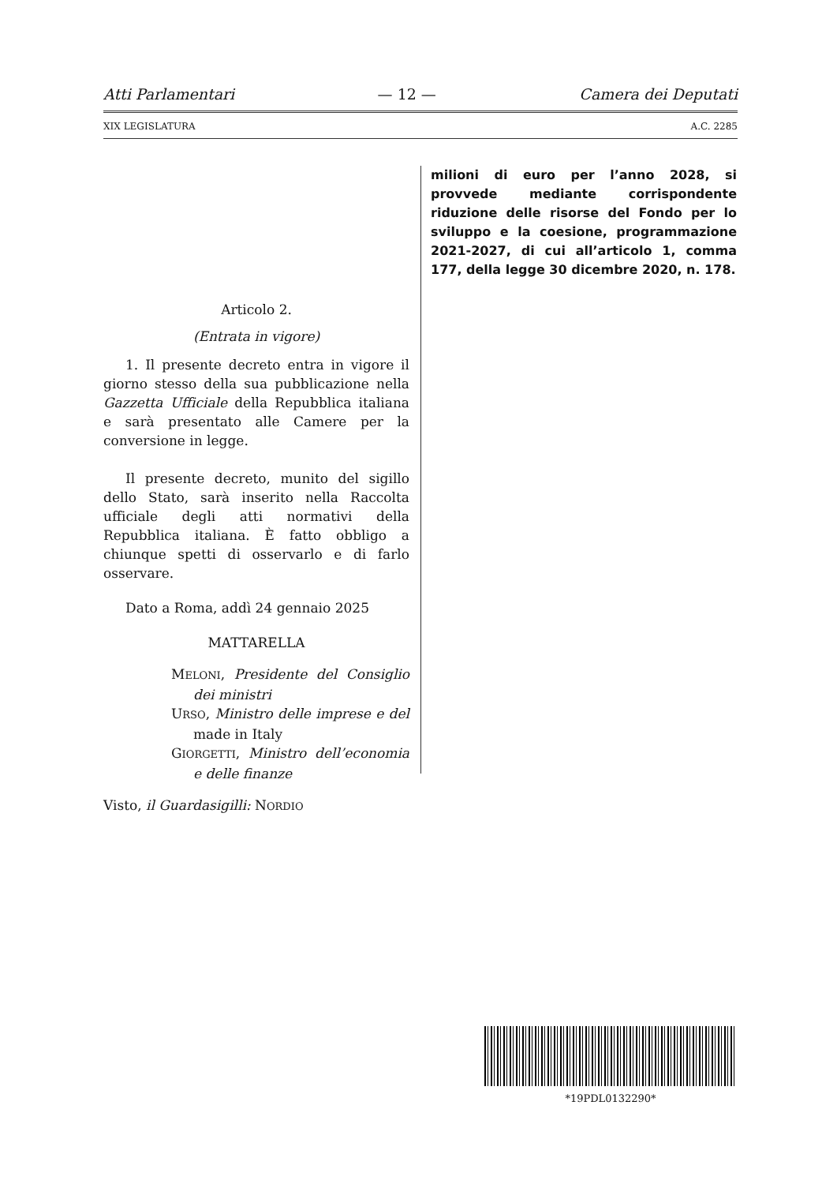Atti Parlamentari — 12 — Camera dei Deputati
XIX LEGISLATURA A.C. 2285
Articolo 2.
(Entrata in vigore)
1. Il presente decreto entra in vigore il giorno stesso della sua pubblicazione nella Gazzetta Ufficiale della Repubblica italiana e sarà presentato alle Camere per la conversione in legge.
Il presente decreto, munito del sigillo dello Stato, sarà inserito nella Raccolta ufficiale degli atti normativi della Repubblica italiana. È fatto obbligo a chiunque spetti di osservarlo e di farlo osservare.
Dato a Roma, addì 24 gennaio 2025
MATTARELLA
MELONI, Presidente del Consiglio dei ministri
URSO, Ministro delle imprese e del made in Italy
GIORGETTI, Ministro dell’economia e delle finanze
Visto, il Guardasigilli: NORDIO
milioni di euro per l’anno 2028, si provvede mediante corrispondente riduzione delle risorse del Fondo per lo sviluppo e la coesione, programmazione 2021-2027, di cui all’articolo 1, comma 177, della legge 30 dicembre 2020, n. 178.
*19PDL0132290*